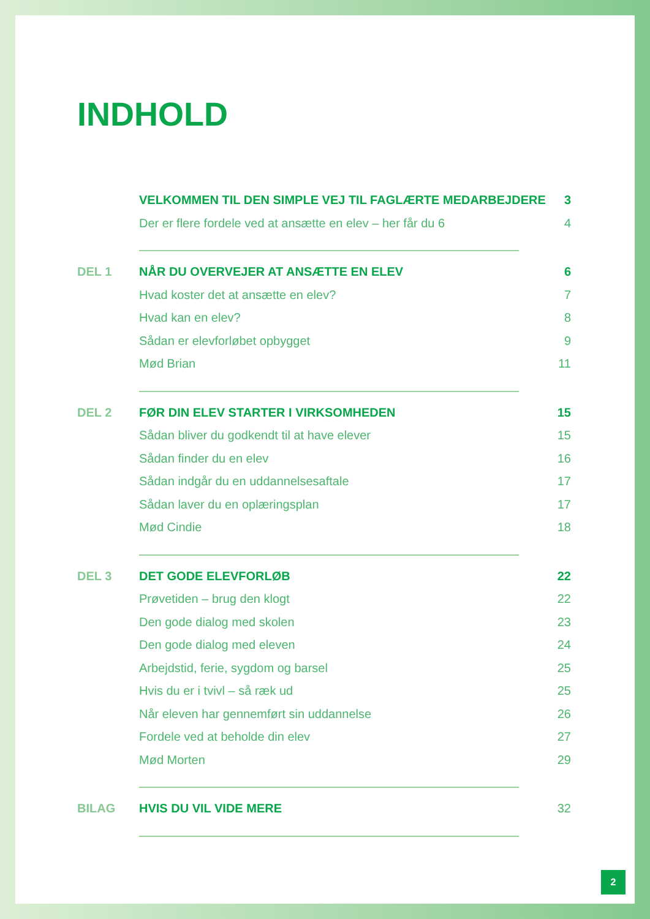INDHOLD
VELKOMMEN TIL DEN SIMPLE VEJ TIL FAGLÆRTE MEDARBEJDERE 3
Der er flere fordele ved at ansætte en elev – her får du 6 4
DEL 1 NÅR DU OVERVEJER AT ANSÆTTE EN ELEV 6
Hvad koster det at ansætte en elev? 7
Hvad kan en elev? 8
Sådan er elevforløbet opbygget 9
Mød Brian 11
DEL 2 FØR DIN ELEV STARTER I VIRKSOMHEDEN 15
Sådan bliver du godkendt til at have elever 15
Sådan finder du en elev 16
Sådan indgår du en uddannelsesaftale 17
Sådan laver du en oplæringsplan 17
Mød Cindie 18
DEL 3 DET GODE ELEVFORLØB 22
Prøvetiden – brug den klogt 22
Den gode dialog med skolen 23
Den gode dialog med eleven 24
Arbejdstid, ferie, sygdom og barsel 25
Hvis du er i tvivl – så ræk ud 25
Når eleven har gennemført sin uddannelse 26
Fordele ved at beholde din elev 27
Mød Morten 29
BILAG HVIS DU VIL VIDE MERE 32
2